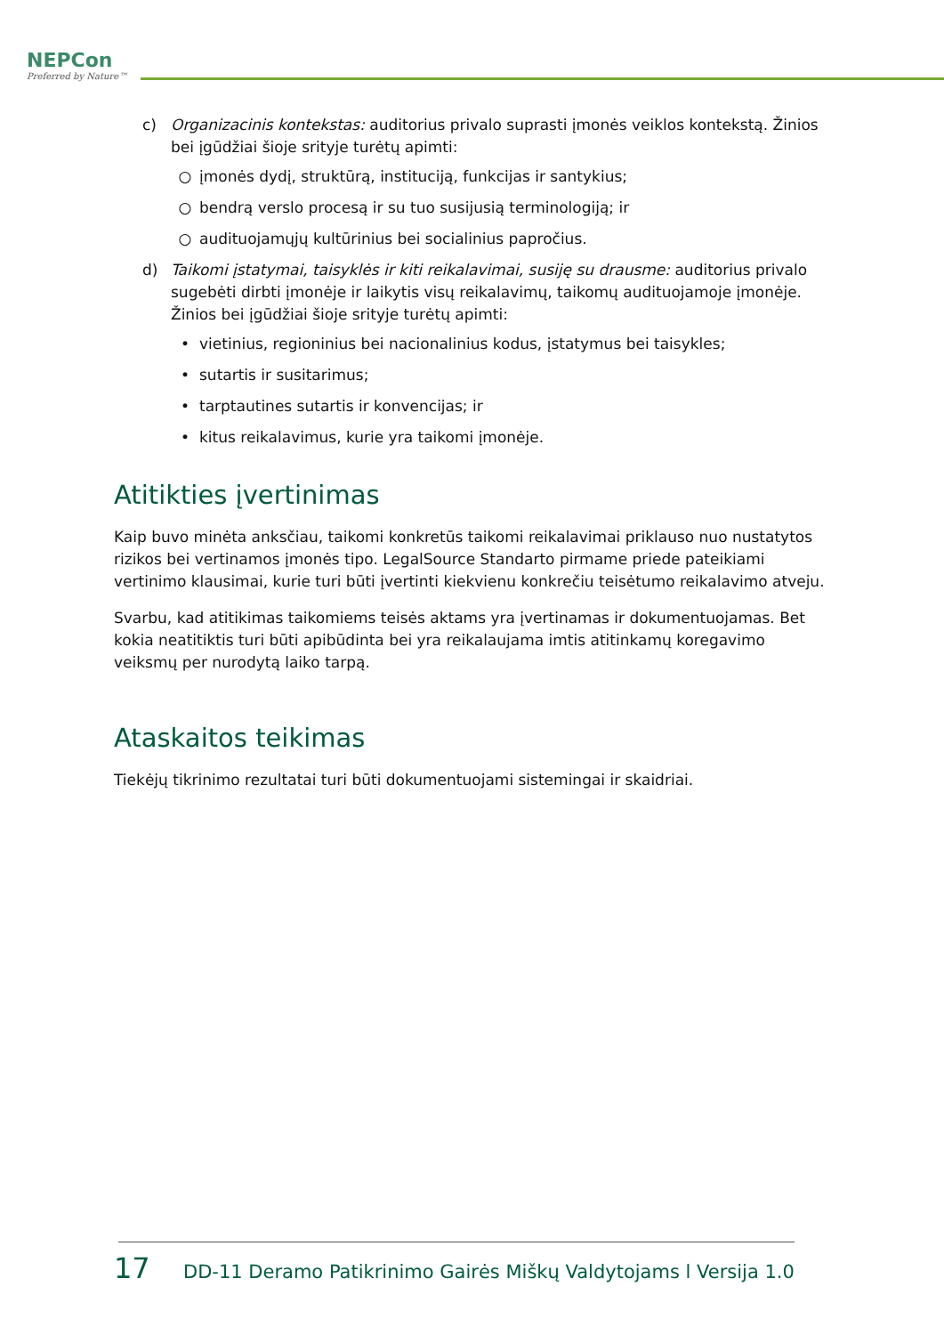NEPCon
Preferred by Nature™
c) Organizacinis kontekstas: auditorius privalo suprasti įmonės veiklos kontekstą. Žinios bei įgūdžiai šioje srityje turėtų apimti:
○ įmonės dydį, struktūrą, instituciją, funkcijas ir santykius;
○ bendrą verslo procesą ir su tuo susijusią terminologiją; ir
○ audituojamųjų kultūrinius bei socialinius papročius.
d) Taikomi įstatymai, taisyklės ir kiti reikalavimai, susiję su drausme: auditorius privalo sugebėti dirbti įmonėje ir laikytis visų reikalavimų, taikomų audituojamoje įmonėje. Žinios bei įgūdžiai šioje srityje turėtų apimti:
• vietinius, regioninius bei nacionalinius kodus, įstatymus bei taisykles;
• sutartis ir susitarimus;
• tarptautines sutartis ir konvencijas; ir
• kitus reikalavimus, kurie yra taikomi įmonėje.
Atitikties įvertinimas
Kaip buvo minėta anksčiau, taikomi konkretūs taikomi reikalavimai priklauso nuo nustatytos rizikos bei vertinamos įmonės tipo. LegalSource Standarto pirmame priede pateikiami vertinimo klausimai, kurie turi būti įvertinti kiekvienu konkrečiu teisėtumo reikalavimo atveju.
Svarbu, kad atitikimas taikomiems teisės aktams yra įvertinamas ir dokumentuojamas. Bet kokia neatitiktis turi būti apibūdinta bei yra reikalaujama imtis atitinkamų koregavimo veiksmų per nurodytą laiko tarpą.
Ataskaitos teikimas
Tiekėjų tikrinimo rezultatai turi būti dokumentuojami sistemingai ir skaidriai.
17 DD-11 Deramo Patikrinimo Gairės Miškų Valdytojams l Versija 1.0